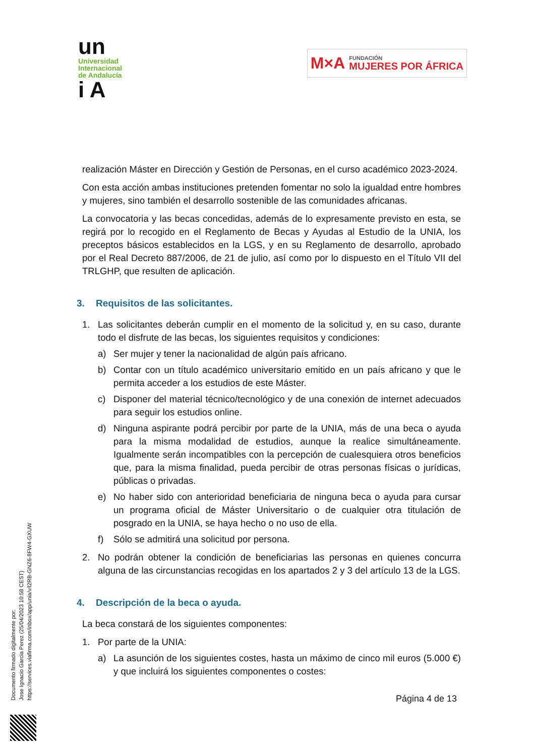un
Universidad
Internacional
de Andalucía
i A
M×A FUNDACIÓN
MUJERES POR ÁFRICA
realización Máster en Dirección y Gestión de Personas, en el curso académico 2023-2024.
Con esta acción ambas instituciones pretenden fomentar no solo la igualdad entre hombres y mujeres, sino también el desarrollo sostenible de las comunidades africanas.
La convocatoria y las becas concedidas, además de lo expresamente previsto en esta, se regirá por lo recogido en el Reglamento de Becas y Ayudas al Estudio de la UNIA, los preceptos básicos establecidos en la LGS, y en su Reglamento de desarrollo, aprobado por el Real Decreto 887/2006, de 21 de julio, así como por lo dispuesto en el Título VII del TRLGHP, que resulten de aplicación.
3. Requisitos de las solicitantes.
1. Las solicitantes deberán cumplir en el momento de la solicitud y, en su caso, durante todo el disfrute de las becas, los siguientes requisitos y condiciones:
a) Ser mujer y tener la nacionalidad de algún país africano.
b) Contar con un título académico universitario emitido en un país africano y que le permita acceder a los estudios de este Máster.
c) Disponer del material técnico/tecnológico y de una conexión de internet adecuados para seguir los estudios online.
d) Ninguna aspirante podrá percibir por parte de la UNIA, más de una beca o ayuda para la misma modalidad de estudios, aunque la realice simultáneamente. Igualmente serán incompatibles con la percepción de cualesquiera otros beneficios que, para la misma finalidad, pueda percibir de otras personas físicas o jurídicas, públicas o privadas.
e) No haber sido con anterioridad beneficiaria de ninguna beca o ayuda para cursar un programa oficial de Máster Universitario o de cualquier otra titulación de posgrado en la UNIA, se haya hecho o no uso de ella.
f) Sólo se admitirá una solicitud por persona.
2. No podrán obtener la condición de beneficiarias las personas en quienes concurra alguna de las circunstancias recogidas en los apartados 2 y 3 del artículo 13 de la LGS.
4. Descripción de la beca o ayuda.
La beca constará de los siguientes componentes:
1. Por parte de la UNIA:
a) La asunción de los siguientes costes, hasta un máximo de cinco mil euros (5.000 €) y que incluirá los siguientes componentes o costes:
Documento firmado digitalmente por:
Jose Ignacio Garcia Perez (25/04/2023 10:58 CEST)
https://services.viafirma.com/inbox/app/unia/v/l2RB-GNZ6-8FW4-GXUW
Página 4 de 13